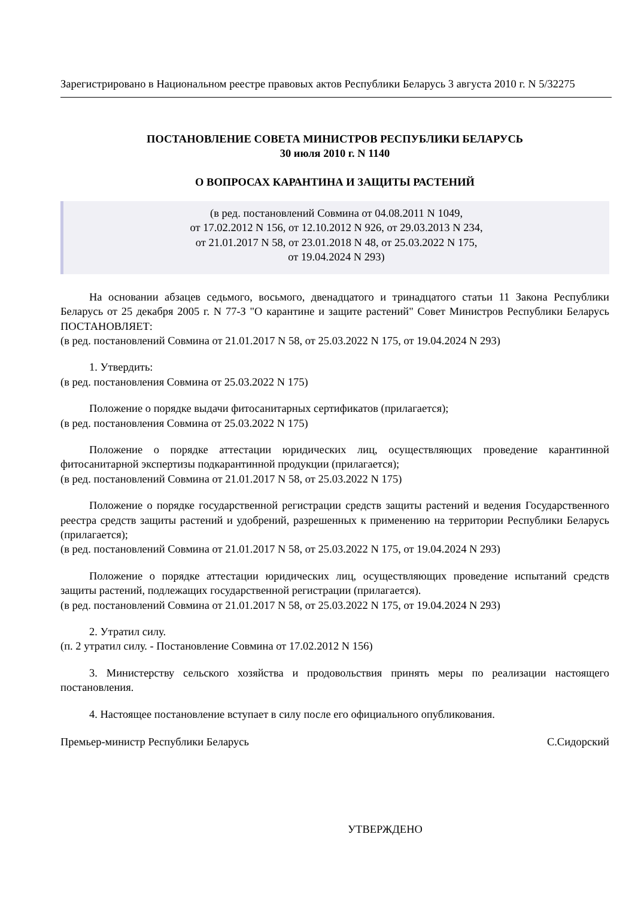Зарегистрировано в Национальном реестре правовых актов Республики Беларусь 3 августа 2010 г. N 5/32275
ПОСТАНОВЛЕНИЕ СОВЕТА МИНИСТРОВ РЕСПУБЛИКИ БЕЛАРУСЬ
30 июля 2010 г. N 1140
О ВОПРОСАХ КАРАНТИНА И ЗАЩИТЫ РАСТЕНИЙ
(в ред. постановлений Совмина от 04.08.2011 N 1049,
от 17.02.2012 N 156, от 12.10.2012 N 926, от 29.03.2013 N 234,
от 21.01.2017 N 58, от 23.01.2018 N 48, от 25.03.2022 N 175,
от 19.04.2024 N 293)
На основании абзацев седьмого, восьмого, двенадцатого и тринадцатого статьи 11 Закона Республики Беларусь от 25 декабря 2005 г. N 77-З "О карантине и защите растений" Совет Министров Республики Беларусь ПОСТАНОВЛЯЕТ:
(в ред. постановлений Совмина от 21.01.2017 N 58, от 25.03.2022 N 175, от 19.04.2024 N 293)
1. Утвердить:
(в ред. постановления Совмина от 25.03.2022 N 175)
Положение о порядке выдачи фитосанитарных сертификатов (прилагается);
(в ред. постановления Совмина от 25.03.2022 N 175)
Положение о порядке аттестации юридических лиц, осуществляющих проведение карантинной фитосанитарной экспертизы подкарантинной продукции (прилагается);
(в ред. постановлений Совмина от 21.01.2017 N 58, от 25.03.2022 N 175)
Положение о порядке государственной регистрации средств защиты растений и ведения Государственного реестра средств защиты растений и удобрений, разрешенных к применению на территории Республики Беларусь (прилагается);
(в ред. постановлений Совмина от 21.01.2017 N 58, от 25.03.2022 N 175, от 19.04.2024 N 293)
Положение о порядке аттестации юридических лиц, осуществляющих проведение испытаний средств защиты растений, подлежащих государственной регистрации (прилагается).
(в ред. постановлений Совмина от 21.01.2017 N 58, от 25.03.2022 N 175, от 19.04.2024 N 293)
2. Утратил силу.
(п. 2 утратил силу. - Постановление Совмина от 17.02.2012 N 156)
3. Министерству сельского хозяйства и продовольствия принять меры по реализации настоящего постановления.
4. Настоящее постановление вступает в силу после его официального опубликования.
Премьер-министр Республики Беларусь С.Сидорский
УТВЕРЖДЕНО